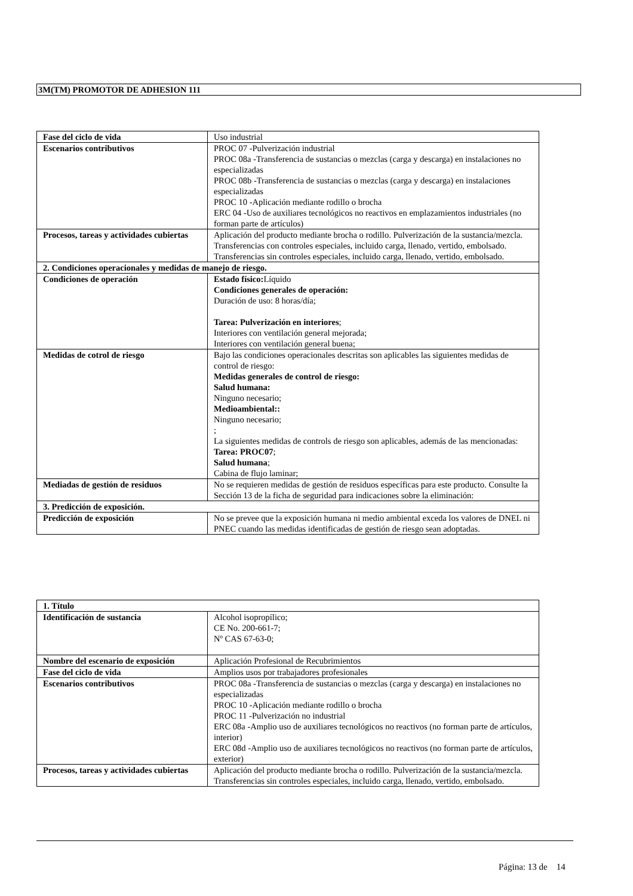3M(TM) PROMOTOR DE ADHESION 111
| Fase del ciclo de vida | Uso industrial |
| Escenarios contributivos | PROC 07 -Pulverización industrial PROC 08a -Transferencia de sustancias o mezclas (carga y descarga) en instalaciones no especializadas PROC 08b -Transferencia de sustancias o mezclas (carga y descarga) en instalaciones especializadas PROC 10 -Aplicación mediante rodillo o brocha ERC 04 -Uso de auxiliares tecnológicos no reactivos en emplazamientos industriales (no forman parte de artículos) |
| Procesos, tareas y actividades cubiertas | Aplicación del producto mediante brocha o rodillo. Pulverización de la sustancia/mezcla. Transferencias con controles especiales, incluido carga, llenado, vertido, embolsado. Transferencias sin controles especiales, incluido carga, llenado, vertido, embolsado. |
| 2. Condiciones operacionales y medidas de manejo de riesgo. | |
| Condiciones de operación | Estado físico: Líquido Condiciones generales de operación: Duración de uso: 8 horas/día; Tarea: Pulverización en interiores ; Interiores con ventilación general mejorada; Interiores con ventilación general buena; |
| Medidas de cotrol de riesgo | Bajo las condiciones operacionales descritas son aplicables las siguientes medidas de control de riesgo: Medidas generales de control de riesgo: Salud humana: Ninguno necesario; Medioambiental:: Ninguno necesario; ; La siguientes medidas de controls de riesgo son aplicables, además de las mencionadas: Tarea: PROC07 ; Salud humana ; Cabina de flujo laminar; |
| Mediadas de gestión de residuos | No se requieren medidas de gestión de residuos específicas para este producto. Consulte la Sección 13 de la ficha de seguridad para indicaciones sobre la eliminación: |
| 3. Predicción de exposición. | |
| Predicción de exposición | No se prevee que la exposición humana ni medio ambiental exceda los valores de DNEL ni PNEC cuando las medidas identificadas de gestión de riesgo sean adoptadas. |
| 1. Título | |
| Identificación de sustancia | Alcohol isopropílico; CE No. 200-661-7; Nº CAS 67-63-0; |
| Nombre del escenario de exposición | Aplicación Profesional de Recubrimientos |
| Fase del ciclo de vida | Amplios usos por trabajadores profesionales |
| Escenarios contributivos | PROC 08a -Transferencia de sustancias o mezclas (carga y descarga) en instalaciones no especializadas PROC 10 -Aplicación mediante rodillo o brocha PROC 11 -Pulverización no industrial ERC 08a -Amplio uso de auxiliares tecnológicos no reactivos (no forman parte de artículos, interior) ERC 08d -Amplio uso de auxiliares tecnológicos no reactivos (no forman parte de artículos, exterior) |
| Procesos, tareas y actividades cubiertas | Aplicación del producto mediante brocha o rodillo. Pulverización de la sustancia/mezcla. Transferencias sin controles especiales, incluido carga, llenado, vertido, embolsado. |
Página: 13 de 14